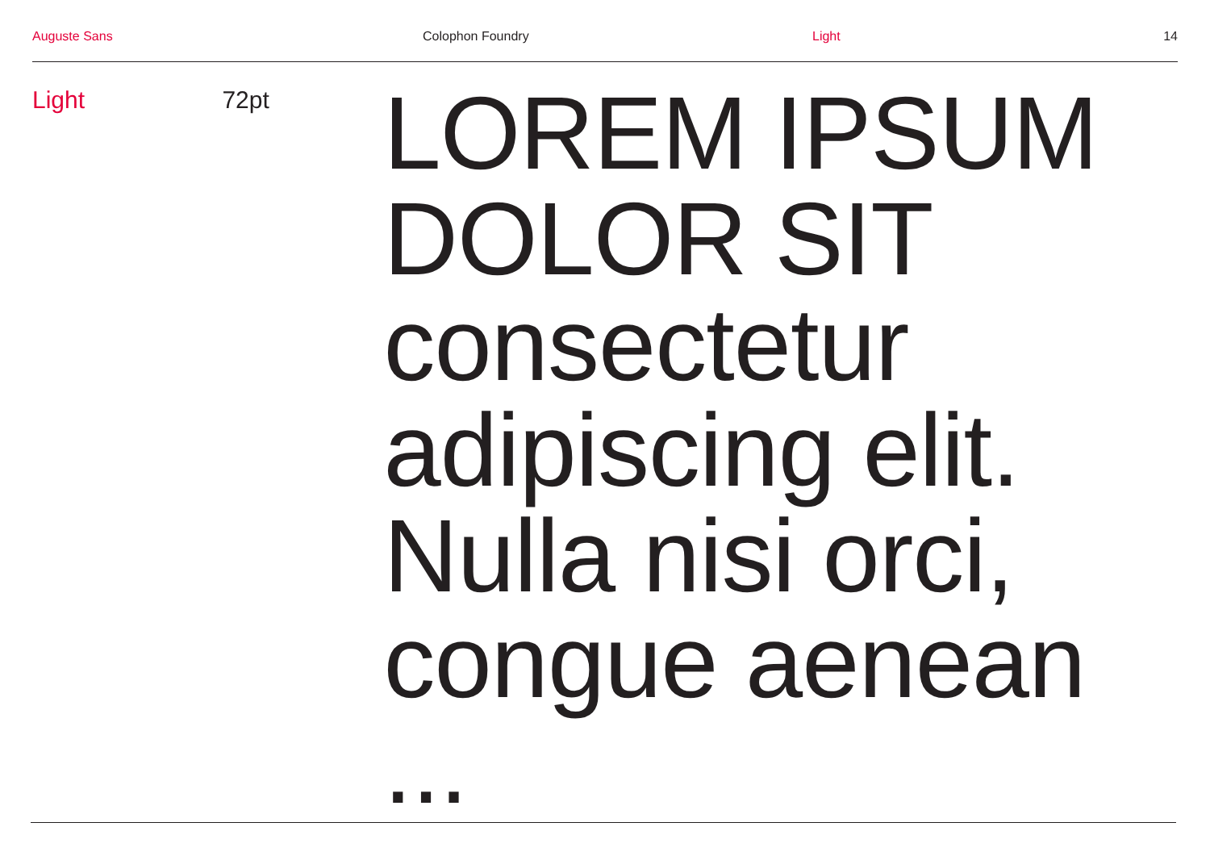Auguste Sans Colophon Foundry Light 14
Light 72pt
LOREM IPSUM
DOLOR SIT
consectetur
adipiscing elit.
Nulla nisi orci,
congue aenean ...